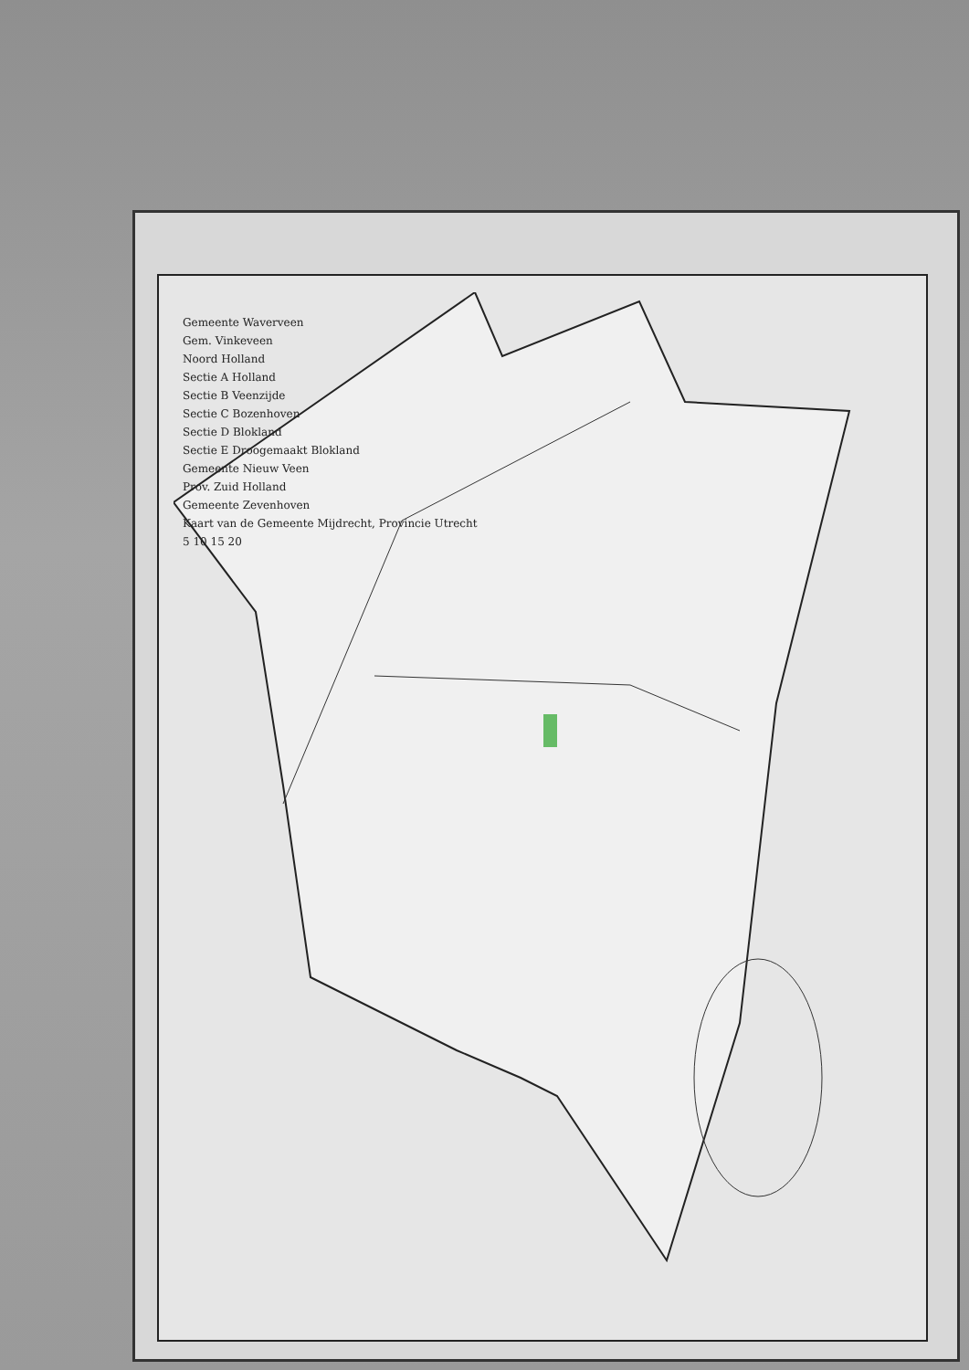Gemeente Waverveen
Gem. Vinkeveen
Noord Holland
Sectie A Holland
Sectie B Veenzijde
Sectie C Bozenhoven
Sectie D Blokland
Sectie E Droogemaakt Blokland
Gemeente Nieuw Veen
Prov. Zuid Holland
Gemeente Zevenhoven
Kaart van de Gemeente Mijdrecht, Provincie Utrecht
5 10 15 20